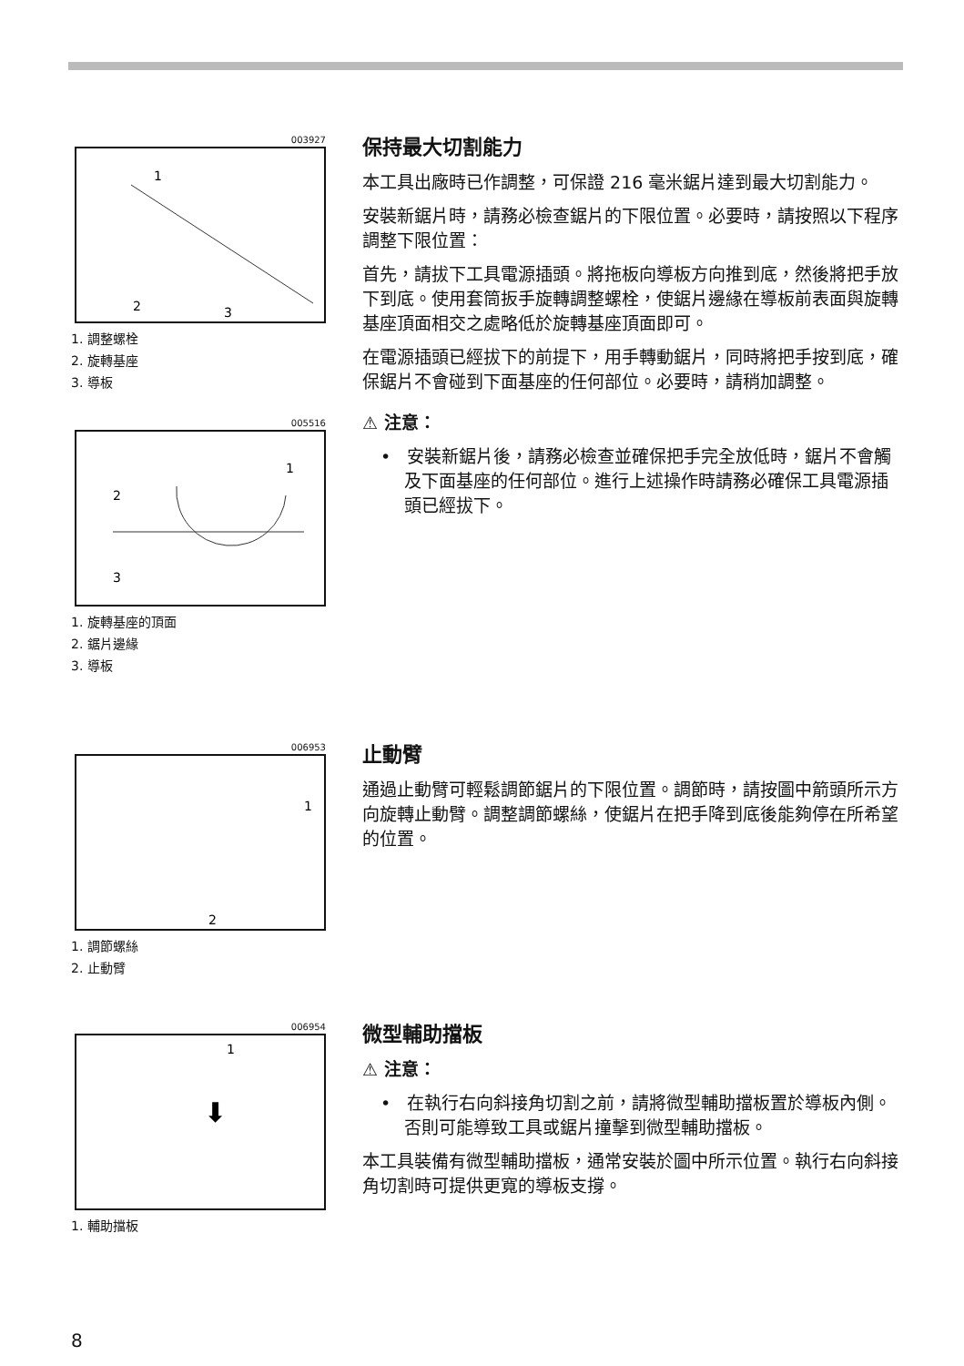003927
1
2
3
1. 調整螺栓
2. 旋轉基座
3. 導板
005516
1
2
3
1. 旋轉基座的頂面
2. 鋸片邊緣
3. 導板
保持最大切割能力
本工具出廠時已作調整，可保證 216 毫米鋸片達到最大切割能力。
安裝新鋸片時，請務必檢查鋸片的下限位置。必要時，請按照以下程序調整下限位置：
首先，請拔下工具電源插頭。將拖板向導板方向推到底，然後將把手放下到底。使用套筒扳手旋轉調整螺栓，使鋸片邊緣在導板前表面與旋轉基座頂面相交之處略低於旋轉基座頂面即可。
在電源插頭已經拔下的前提下，用手轉動鋸片，同時將把手按到底，確保鋸片不會碰到下面基座的任何部位。必要時，請稍加調整。
⚠ 注意：
• 安裝新鋸片後，請務必檢查並確保把手完全放低時，鋸片不會觸及下面基座的任何部位。進行上述操作時請務必確保工具電源插頭已經拔下。
006953
1
2
1. 調節螺絲
2. 止動臂
止動臂
通過止動臂可輕鬆調節鋸片的下限位置。調節時，請按圖中箭頭所示方向旋轉止動臂。調整調節螺絲，使鋸片在把手降到底後能夠停在所希望的位置。
006954
1
⬇
1. 輔助擋板
微型輔助擋板
⚠ 注意：
• 在執行右向斜接角切割之前，請將微型輔助擋板置於導板內側。否則可能導致工具或鋸片撞擊到微型輔助擋板。
本工具裝備有微型輔助擋板，通常安裝於圖中所示位置。執行右向斜接角切割時可提供更寬的導板支撐。
8